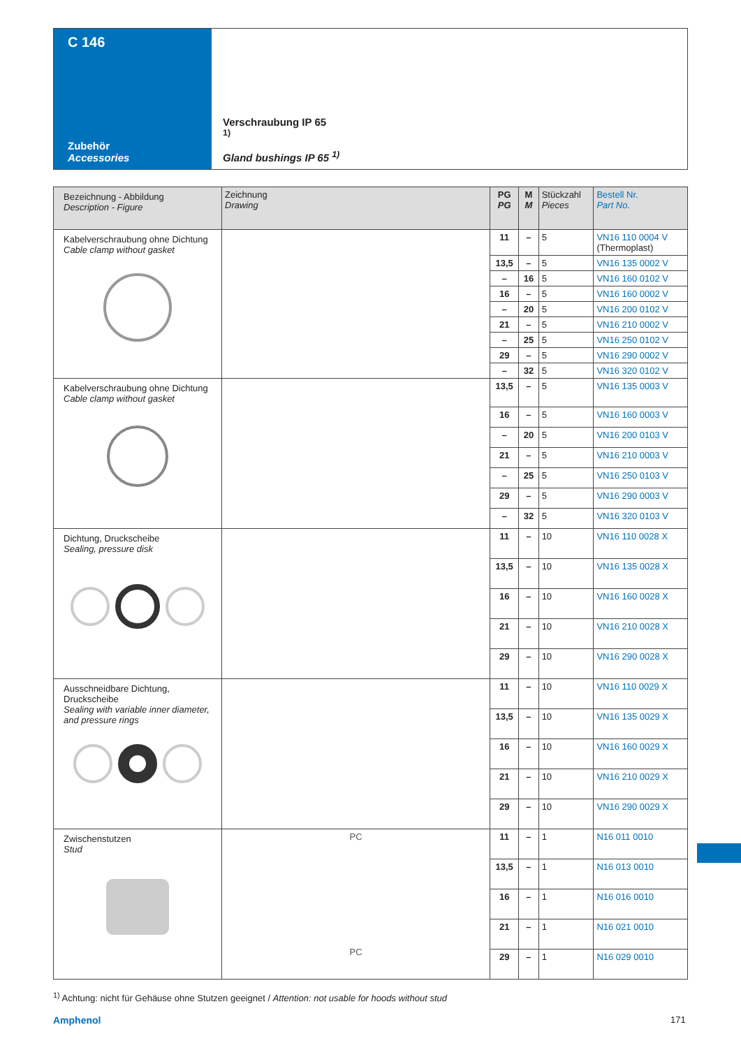C 146
Zubehör
Accessories
Verschraubung IP 65 <sup>1)</sup>
Gland bushings IP 65 <sup>1)</sup>
| Bezeichnung - Abbildung Description - Figure | Zeichnung Drawing | PG PG | M M | Stückzahl Pieces | Bestell Nr. Part No. |
| --- | --- | --- | --- | --- | --- |
| Kabelverschraubung ohne Dichtung Cable clamp without gasket | | 11 | – | 5 | VN16 110 0004 V (Thermoplast) |
| | | 13,5 | – | 5 | VN16 135 0002 V |
| | | – | 16 | 5 | VN16 160 0102 V |
| | | 16 | – | 5 | VN16 160 0002 V |
| | | – | 20 | 5 | VN16 200 0102 V |
| | | 21 | – | 5 | VN16 210 0002 V |
| | | – | 25 | 5 | VN16 250 0102 V |
| | | 29 | – | 5 | VN16 290 0002 V |
| | | – | 32 | 5 | VN16 320 0102 V |
| Kabelverschraubung ohne Dichtung Cable clamp without gasket | | 13,5 | – | 5 | VN16 135 0003 V |
| | | 16 | – | 5 | VN16 160 0003 V |
| | | – | 20 | 5 | VN16 200 0103 V |
| | | 21 | – | 5 | VN16 210 0003 V |
| | | – | 25 | 5 | VN16 250 0103 V |
| | | 29 | – | 5 | VN16 290 0003 V |
| | | – | 32 | 5 | VN16 320 0103 V |
| Dichtung, Druckscheibe Sealing, pressure disk | | 11 | – | 10 | VN16 110 0028 X |
| | | 13,5 | – | 10 | VN16 135 0028 X |
| | | 16 | – | 10 | VN16 160 0028 X |
| | | 21 | – | 10 | VN16 210 0028 X |
| | | 29 | – | 10 | VN16 290 0028 X |
| Ausschneidbare Dichtung, Druckscheibe Sealing with variable inner diameter, and pressure rings | | 11 | – | 10 | VN16 110 0029 X |
| | | 13,5 | – | 10 | VN16 135 0029 X |
| | | 16 | – | 10 | VN16 160 0029 X |
| | | 21 | – | 10 | VN16 210 0029 X |
| | | 29 | – | 10 | VN16 290 0029 X |
| Zwischenstutzen Stud | PC PC | 11 | – | 1 | N16 011 0010 |
| | | 13,5 | – | 1 | N16 013 0010 |
| | | 16 | – | 1 | N16 016 0010 |
| | | 21 | – | 1 | N16 021 0010 |
| | | 29 | – | 1 | N16 029 0010 |
<sup>1)</sup> Achtung: nicht für Gehäuse ohne Stutzen geeignet / Attention: not usable for hoods without stud
Amphenol 171